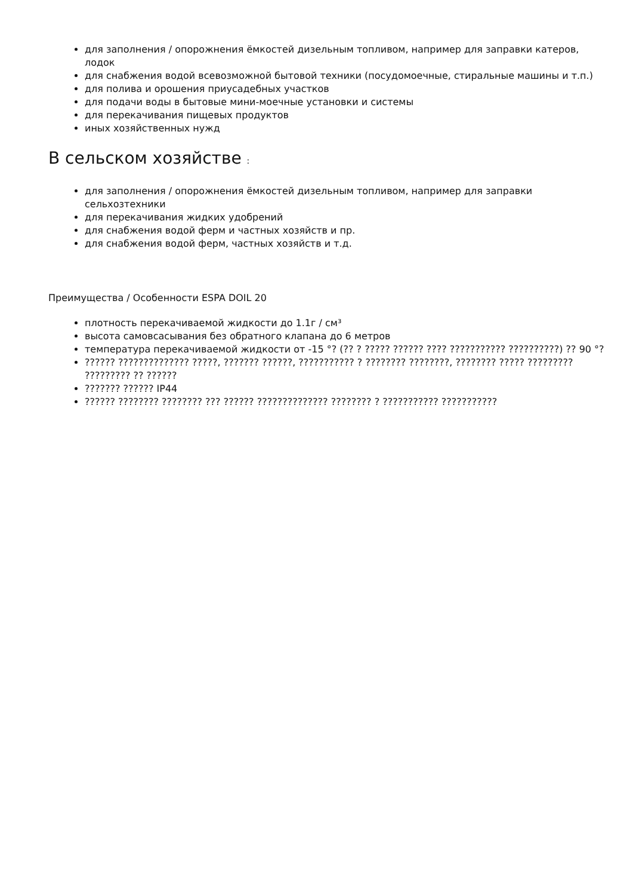для заполнения / опорожнения ёмкостей дизельным топливом, например для заправки катеров, лодок
для снабжения водой всевозможной бытовой техники (посудомоечные, стиральные машины и т.п.)
для полива и орошения приусадебных участков
для подачи воды в бытовые мини-моечные установки и системы
для перекачивания пищевых продуктов
иных хозяйственных нужд
В сельском хозяйстве :
для заполнения / опорожнения ёмкостей дизельным топливом, например для заправки сельхозтехники
для перекачивания жидких удобрений
для снабжения водой ферм и частных хозяйств и пр.
для снабжения водой ферм, частных хозяйств и т.д.
Преимущества / Особенности ESPA DOIL 20
плотность перекачиваемой жидкости до 1.1г / см³
высота самовсасывания без обратного клапана до 6 метров
температура перекачиваемой жидкости от -15 °? (?? ? ????? ?????? ???? ??????????? ??????????) ?? 90 °?
?????? ?????????????? ?????, ??????? ??????, ??????????? ? ???????? ????????, ???????? ????? ????????? ????????? ?? ??????
??????? ?????? IP44
?????? ???????? ???????? ??? ?????? ?????????????? ???????? ? ??????????? ???????????